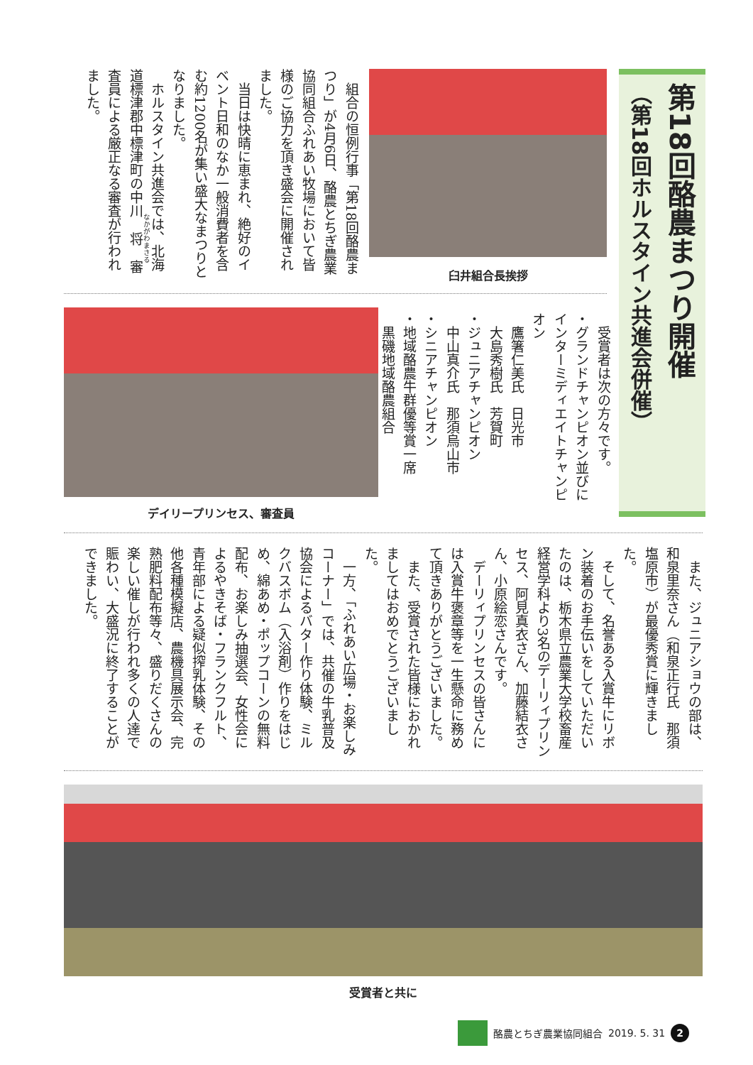第18回酪農まつり開催
（第18回ホルスタイン共進会併催）
臼井組合長挨拶
　組合の恒例行事「第18回酪農まつり」が4月6日、酪農とちぎ農業協同組合ふれあい牧場において皆様のご協力を頂き盛会に開催されました。
　当日は快晴に恵まれ、絶好のイベント日和のなか一般消費者を含む約1200名が集い盛大なまつりとなりました。
　ホルスタイン共進会では、北海道標津郡中標津町の中川将審査員による厳正なる審査が行われました。
デイリープリンセス、審査員
　受賞者は次の方々です。
・グランドチャンピオン並びにインターミディエイトチャンピオン
　鷹箸仁美氏　日光市
　大島秀樹氏　芳賀町
・ジュニアチャンピオン
　中山真介氏　那須烏山市
・シニアチャンピオン
・地域酪農牛群優等賞一席
　黒磯地域酪農組合
　また、ジュニアショウの部は、和泉里奈さん（和泉正行氏　那須塩原市）が最優秀賞に輝きました。
　そして、名誉ある入賞牛にリボン装着のお手伝いをしていただいたのは、栃木県立農業大学校畜産経営学科より3名のデーリィプリンセス、阿見真衣さん、加藤結衣さん、小原絵恋さんです。
　デーリィプリンセスの皆さんには入賞牛褒章等を一生懸命に務めて頂きありがとうございました。
　また、受賞された皆様におかれましてはおめでとうございました。
　一方、「ふれあい広場・お楽しみコーナー」では、共催の牛乳普及協会によるバター作り体験、ミルクバスボム（入浴剤）作りをはじめ、綿あめ・ポップコーンの無料配布、お楽しみ抽選会、女性会によるやきそば・フランクフルト、青年部による疑似搾乳体験、その他各種模擬店、農機具展示会、完熟肥料配布等々、盛りだくさんの楽しい催しが行われ多くの人達で賑わい、大盛況に終了することができました。
受賞者と共に
酪農とちぎ農業協同組合 2019. 5. 31
2